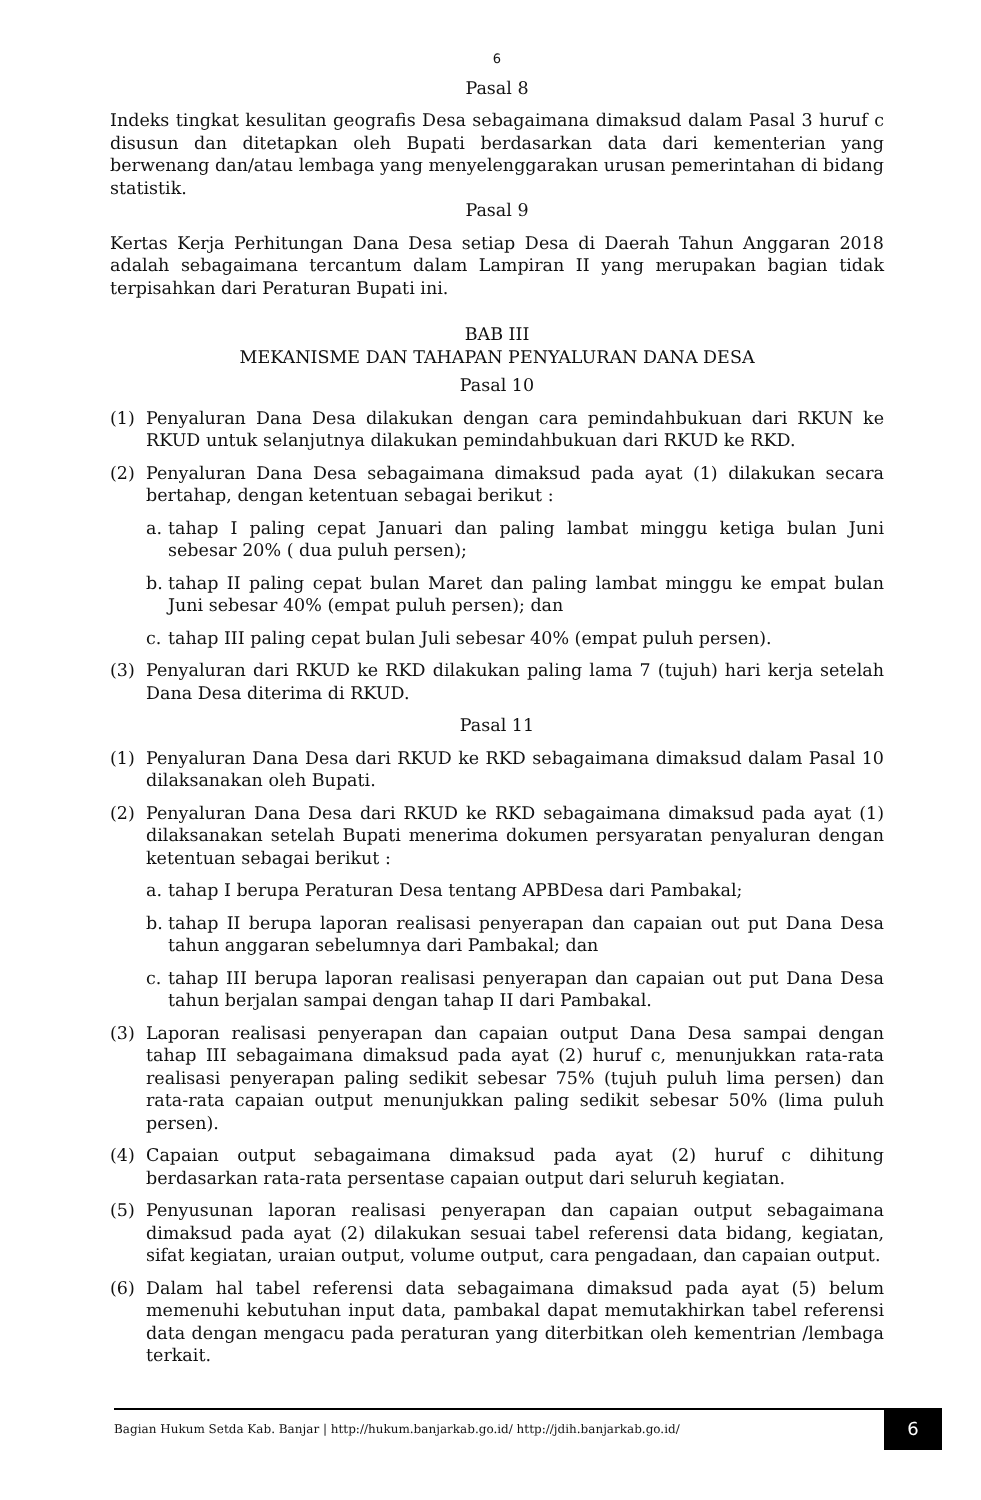6
Pasal 8
Indeks tingkat kesulitan geografis Desa sebagaimana dimaksud dalam Pasal 3 huruf c disusun dan ditetapkan oleh Bupati berdasarkan data dari kementerian yang berwenang dan/atau lembaga yang menyelenggarakan urusan pemerintahan di bidang statistik.
Pasal 9
Kertas Kerja Perhitungan Dana Desa setiap Desa di Daerah Tahun Anggaran 2018 adalah sebagaimana tercantum dalam Lampiran II yang merupakan bagian tidak terpisahkan dari Peraturan Bupati ini.
BAB III
MEKANISME DAN TAHAPAN PENYALURAN DANA DESA
Pasal 10
(1) Penyaluran Dana Desa dilakukan dengan cara pemindahbukuan dari RKUN ke RKUD untuk selanjutnya dilakukan pemindahbukuan dari RKUD ke RKD.
(2) Penyaluran Dana Desa sebagaimana dimaksud pada ayat (1) dilakukan secara bertahap, dengan ketentuan sebagai berikut :
a. tahap I paling cepat Januari dan paling lambat minggu ketiga bulan Juni sebesar 20% ( dua puluh persen);
b. tahap II paling cepat bulan Maret dan paling lambat minggu ke empat bulan Juni sebesar 40% (empat puluh persen); dan
c. tahap III paling cepat bulan Juli sebesar 40% (empat puluh persen).
(3) Penyaluran dari RKUD ke RKD dilakukan paling lama 7 (tujuh) hari kerja setelah Dana Desa diterima di RKUD.
Pasal 11
(1) Penyaluran Dana Desa dari RKUD ke RKD sebagaimana dimaksud dalam Pasal 10 dilaksanakan oleh Bupati.
(2) Penyaluran Dana Desa dari RKUD ke RKD sebagaimana dimaksud pada ayat (1) dilaksanakan setelah Bupati menerima dokumen persyaratan penyaluran dengan ketentuan sebagai berikut :
a. tahap I berupa Peraturan Desa tentang APBDesa dari Pambakal;
b. tahap II berupa laporan realisasi penyerapan dan capaian out put Dana Desa tahun anggaran sebelumnya dari Pambakal; dan
c. tahap III berupa laporan realisasi penyerapan dan capaian out put Dana Desa tahun berjalan sampai dengan tahap II dari Pambakal.
(3) Laporan realisasi penyerapan dan capaian output Dana Desa sampai dengan tahap III sebagaimana dimaksud pada ayat (2) huruf c, menunjukkan rata-rata realisasi penyerapan paling sedikit sebesar 75% (tujuh puluh lima persen) dan rata-rata capaian output menunjukkan paling sedikit sebesar 50% (lima puluh persen).
(4) Capaian output sebagaimana dimaksud pada ayat (2) huruf c dihitung berdasarkan rata-rata persentase capaian output dari seluruh kegiatan.
(5) Penyusunan laporan realisasi penyerapan dan capaian output sebagaimana dimaksud pada ayat (2) dilakukan sesuai tabel referensi data bidang, kegiatan, sifat kegiatan, uraian output, volume output, cara pengadaan, dan capaian output.
(6) Dalam hal tabel referensi data sebagaimana dimaksud pada ayat (5) belum memenuhi kebutuhan input data, pambakal dapat memutakhirkan tabel referensi data dengan mengacu pada peraturan yang diterbitkan oleh kementrian /lembaga terkait.
Bagian Hukum Setda Kab. Banjar | http://hukum.banjarkab.go.id/ http://jdih.banjarkab.go.id/ 6